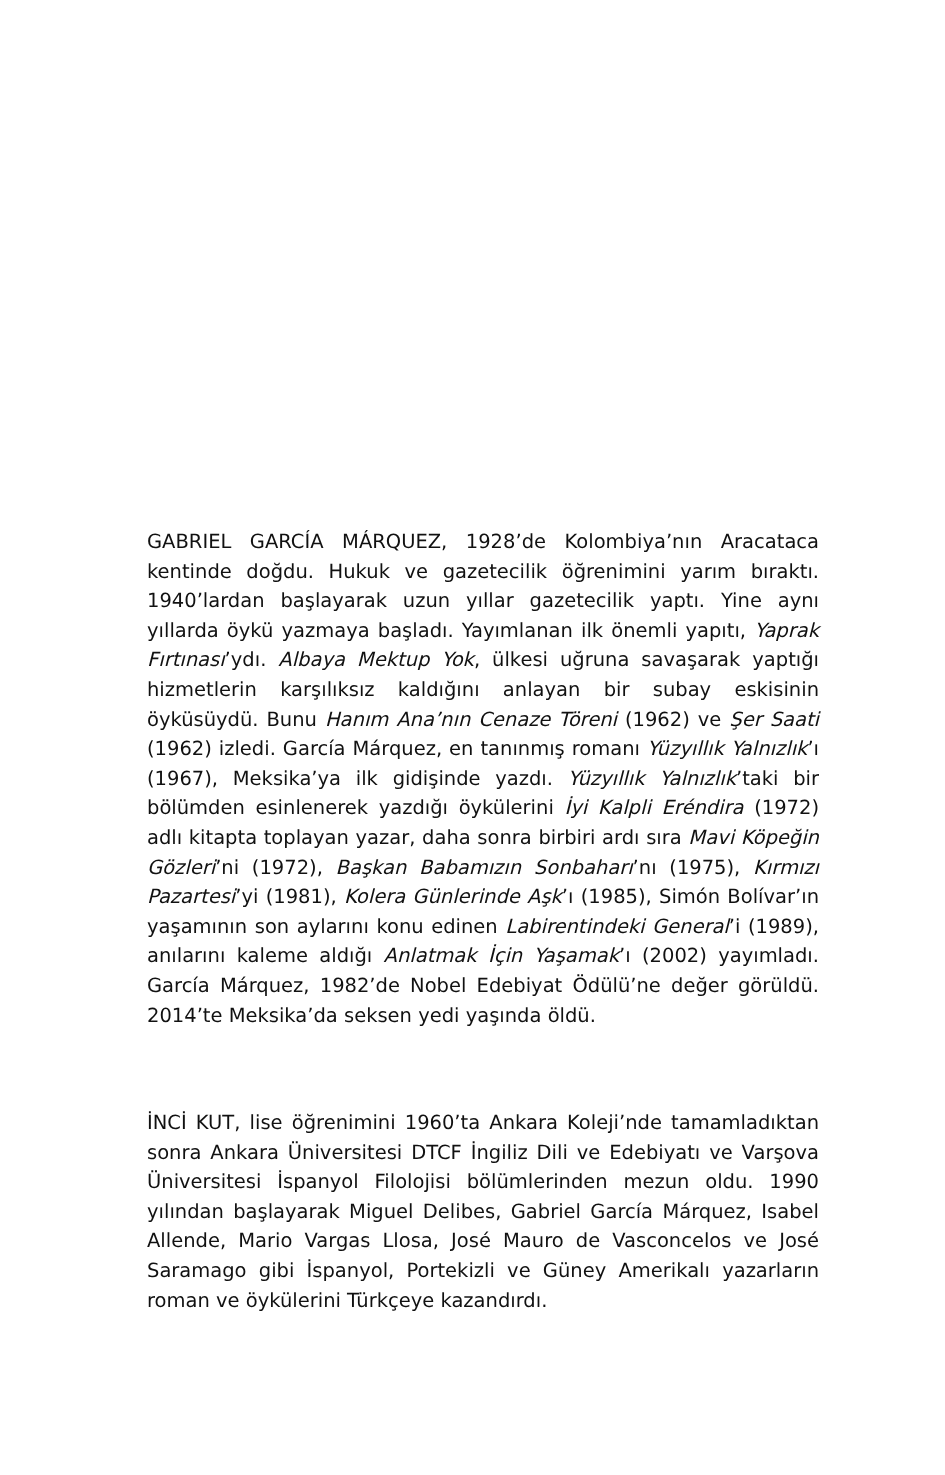GABRIEL GARCÍA MÁRQUEZ, 1928’de Kolombiya’nın Aracataca kentinde doğdu. Hukuk ve gazetecilik öğrenimini yarım bıraktı. 1940’lardan başlayarak uzun yıllar gazetecilik yaptı. Yine aynı yıllarda öykü yazmaya başladı. Yayımlanan ilk önemli yapıtı, Yaprak Fırtınası’ydı. Albaya Mektup Yok, ülkesi uğruna savaşarak yaptığı hizmetlerin karşılıksız kaldığını anlayan bir subay eskisinin öyküsüydü. Bunu Hanım Ana’nın Cenaze Töreni (1962) ve Şer Saati (1962) izledi. García Márquez, en tanınmış romanı Yüzyıllık Yalnızlık’ı (1967), Meksika’ya ilk gidişinde yazdı. Yüzyıllık Yalnızlık’taki bir bölümden esinlenerek yazdığı öykülerini İyi Kalpli Eréndira (1972) adlı kitapta toplayan yazar, daha sonra birbiri ardı sıra Mavi Köpeğin Gözleri’ni (1972), Başkan Babamızın Sonbaharı’nı (1975), Kırmızı Pazartesi’yi (1981), Kolera Günlerinde Aşk’ı (1985), Simón Bolívar’ın yaşamının son aylarını konu edinen Labirentindeki General’i (1989), anılarını kaleme aldığı Anlatmak İçin Yaşamak’ı (2002) yayımladı. García Márquez, 1982’de Nobel Edebiyat Ödülü’ne değer görüldü. 2014’te Meksika’da seksen yedi yaşında öldü.
İNCİ KUT, lise öğrenimini 1960’ta Ankara Koleji’nde tamamladıktan sonra Ankara Üniversitesi DTCF İngiliz Dili ve Edebiyatı ve Varşova Üniversitesi İspanyol Filolojisi bölümlerinden mezun oldu. 1990 yılından başlayarak Miguel Delibes, Gabriel García Márquez, Isabel Allende, Mario Vargas Llosa, José Mauro de Vasconcelos ve José Saramago gibi İspanyol, Portekizli ve Güney Amerikalı yazarların roman ve öykülerini Türkçeye kazandırdı.